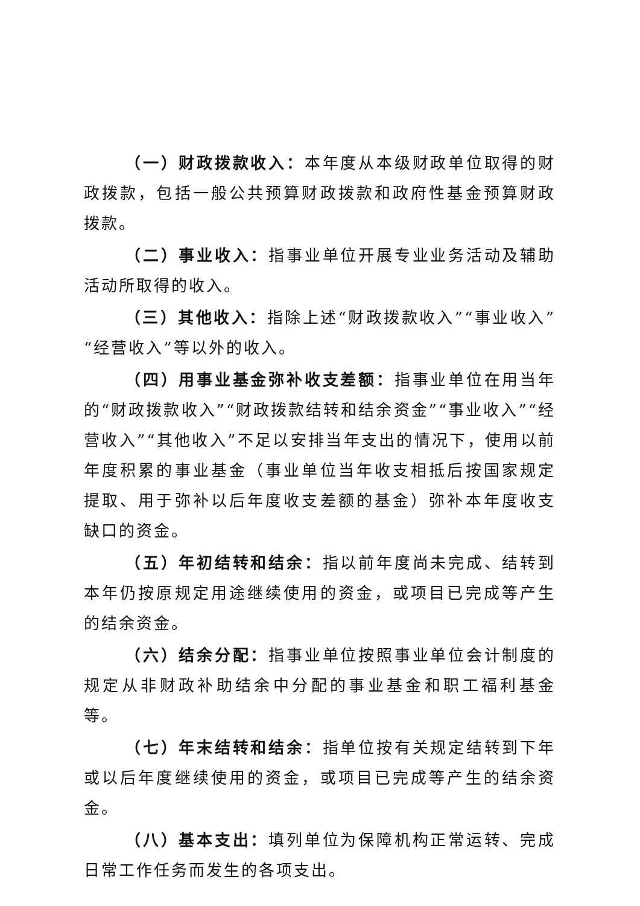（一）财政拨款收入：本年度从本级财政单位取得的财政拨款，包括一般公共预算财政拨款和政府性基金预算财政拨款。
（二）事业收入：指事业单位开展专业业务活动及辅助活动所取得的收入。
（三）其他收入：指除上述“财政拨款收入”“事业收入”“经营收入”等以外的收入。
（四）用事业基金弥补收支差额：指事业单位在用当年的“财政拨款收入”“财政拨款结转和结余资金”“事业收入”“经营收入”“其他收入”不足以安排当年支出的情况下，使用以前年度积累的事业基金（事业单位当年收支相抵后按国家规定提取、用于弥补以后年度收支差额的基金）弥补本年度收支缺口的资金。
（五）年初结转和结余：指以前年度尚未完成、结转到本年仍按原规定用途继续使用的资金，或项目已完成等产生的结余资金。
（六）结余分配：指事业单位按照事业单位会计制度的规定从非财政补助结余中分配的事业基金和职工福利基金等。
（七）年末结转和结余：指单位按有关规定结转到下年或以后年度继续使用的资金，或项目已完成等产生的结余资金。
（八）基本支出：填列单位为保障机构正常运转、完成日常工作任务而发生的各项支出。